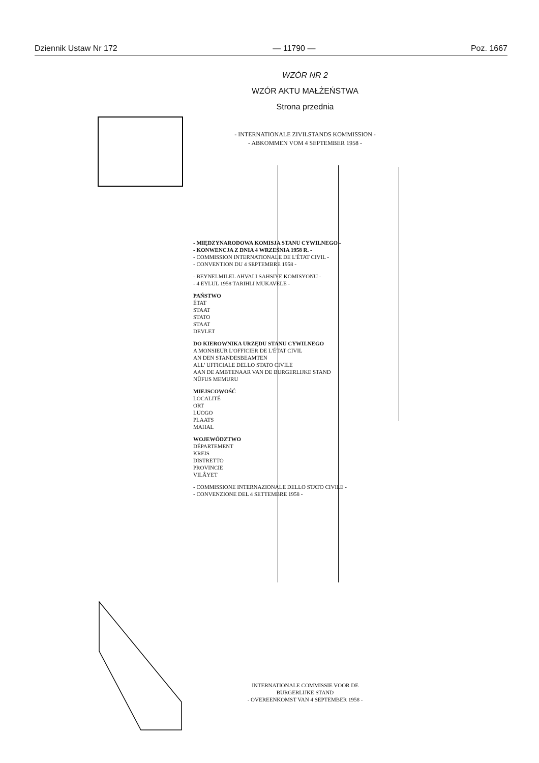Dziennik Ustaw Nr 172 — 11790 — Poz. 1667
WZÓR NR 2
WZÓR AKTU MAŁŻEŃSTWA
Strona przednia
- INTERNATIONALE ZIVILSTANDS KOMMISSION -
- ABKOMMEN VOM 4 SEPTEMBER 1958 -
- MIĘDZYNARODOWA KOMISJA STANU CYWILNEGO -
- KONWENCJA Z DNIA 4 WRZEŚNIA 1958 R. -
- COMMISSION INTERNATIONALE DE L'ÉTAT CIVIL -
- CONVENTION DU 4 SEPTEMBRE 1958 -
- BEYNELMILEL AHVALI SAHSIYE KOMISYONU -
- 4 EYLUL 1958 TARIHLI MUKAVELE -
PAŃSTWO
ÉTAT
STAAT
STATO
STAAT
DEVLET
DO KIEROWNIKA URZĘDU STANU CYWILNEGO
A MONSIEUR L'OFFICIER DE L'ÉTAT CIVIL
AN DEN STANDESBEAMTEN
ALL' UFFICIALE DELLO STATO CIVILE
AAN DE AMBTENAAR VAN DE BURGERLIJKE STAND
NÜFUS MEMURU
MIEJSCOWOŚĆ
LOCALITÉ
ORT
LUOGO
PLAATS
MAHAL
WOJEWÓDZTWO
DÉPARTEMENT
KREIS
DISTRETTO
PROVINCIE
VILÂYET
- COMMISSIONE INTERNAZIONALE DELLO STATO CIVILE -
- CONVENZIONE DEL 4 SETTEMBRE 1958 -
INTERNATIONALE COMMISSIE VOOR DE
BURGERLIJKE STAND
- OVEREENKOMST VAN 4 SEPTEMBER 1958 -